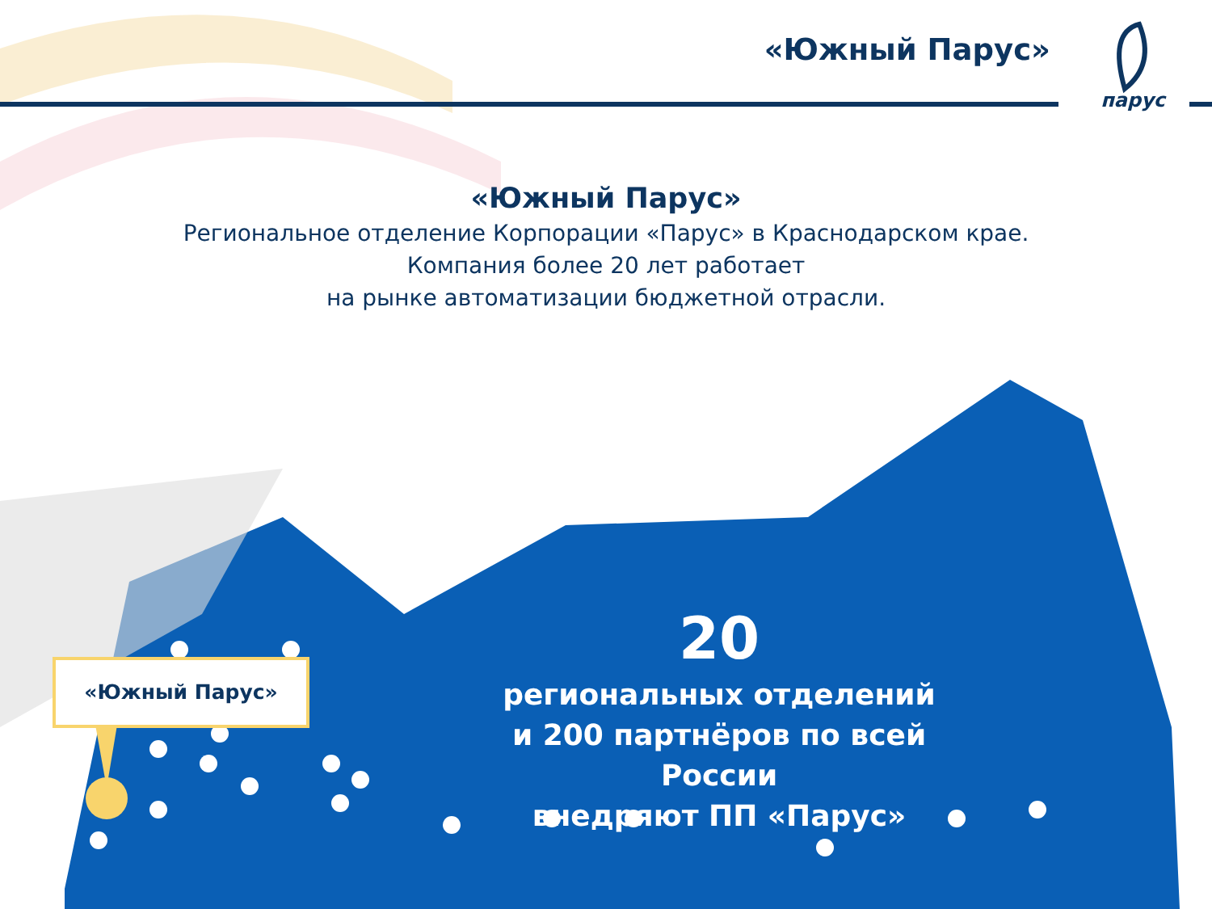«Южный Парус»
парус
«Южный Парус»
Региональное отделение Корпорации «Парус» в Краснодарском крае.
Компания более 20 лет работает
на рынке автоматизации бюджетной отрасли.
20
региональных отделений
и 200 партнёров по всей России
внедряют ПП «Парус»
«Южный Парус»